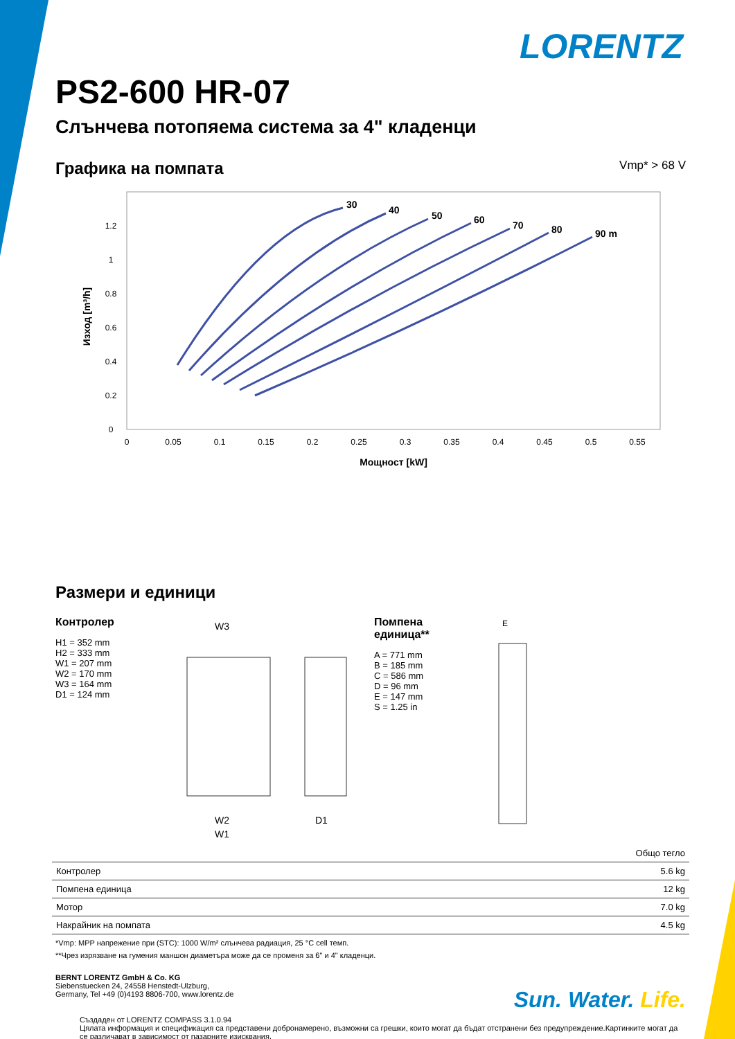LORENTZ
PS2-600 HR-07
Слънчева потопяема система за 4" кладенци
Графика на помпата
Vmp* > 68 V
0
0.05
0.1
0.15
0.2
0.25
0.3
0.35
0.4
0.45
0.5
0.55
0
0.2
0.4
0.6
0.8
1
1.2
Мощност [kW]
Изход [m³/h]
30
40
50
60
70
80
90 m
Размери и единици
Контролер
H1 = 352 mm
H2 = 333 mm
W1 = 207 mm
W2 = 170 mm
W3 = 164 mm
D1 = 124 mm
W3
W2
W1
D1
Помпена единица**
A = 771 mm
B = 185 mm
C = 586 mm
D = 96 mm
E = 147 mm
S = 1.25 in
E
| | Общо тегло |
| --- | --- |
| Контролер | 5.6 kg |
| Помпена единица | 12 kg |
| Мотор | 7.0 kg |
| Накрайник на помпата | 4.5 kg |
*Vmp: MPP напрежение при (STC): 1000 W/m² слънчева радиация, 25 °C cell темп.
**Чрез изрязване на гумения маншон диаметъра може да се променя за 6" и 4" кладенци.
BERNT LORENTZ GmbH & Co. KG
Siebenstuecken 24, 24558 Henstedt-Ulzburg,
Germany, Tel +49 (0)4193 8806-700, www.lorentz.de
Sun. Water. Life.
Създаден от LORENTZ COMPASS 3.1.0.94
Цялата информация и спецификация са представени добронамерено, възможни са грешки, които могат да бъдат отстранени без предупреждение.Картинките могат да се различават в зависимост от пазарните изисквания.